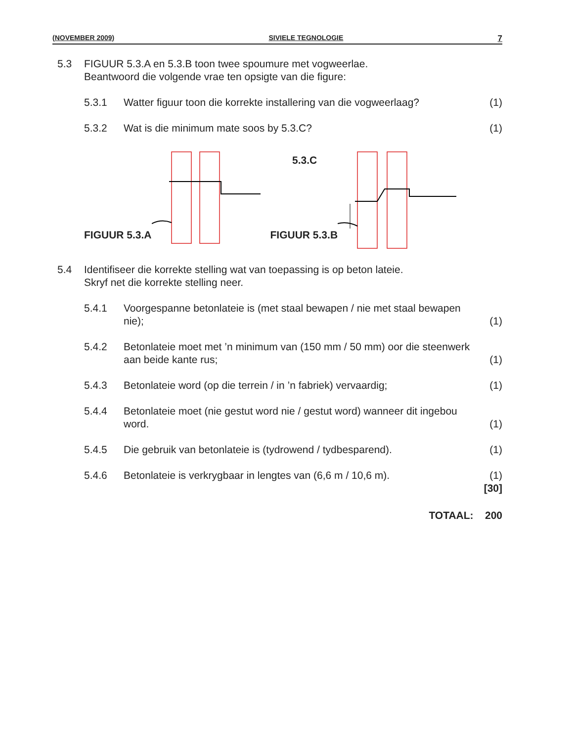(NOVEMBER 2009) SIVIELE TEGNOLOGIE 7
5.3 FIGUUR 5.3.A en 5.3.B toon twee spoumure met vogweerlae.
Beantwoord die volgende vrae ten opsigte van die figure:
5.3.1 Watter figuur toon die korrekte installering van die vogweerlaag?
(1)
5.3.2 Wat is die minimum mate soos by 5.3.C?
(1)
FIGUUR 5.3.A
FIGUUR 5.3.B
5.3.C
5.4 Identifiseer die korrekte stelling wat van toepassing is op beton lateie.
Skryf net die korrekte stelling neer.
5.4.1 Voorgespanne betonlateie is (met staal bewapen / nie met staal bewapen nie);
(1)
5.4.2 Betonlateie moet met ’n minimum van (150 mm / 50 mm) oor die steenwerk aan beide kante rus;
(1)
5.4.3 Betonlateie word (op die terrein / in ’n fabriek) vervaardig;
(1)
5.4.4 Betonlateie moet (nie gestut word nie / gestut word) wanneer dit ingebou word.
(1)
5.4.5 Die gebruik van betonlateie is (tydrowend / tydbesparend).
(1)
5.4.6 Betonlateie is verkrygbaar in lengtes van (6,6 m / 10,6 m).
(1)
[30]
TOTAAL: 200